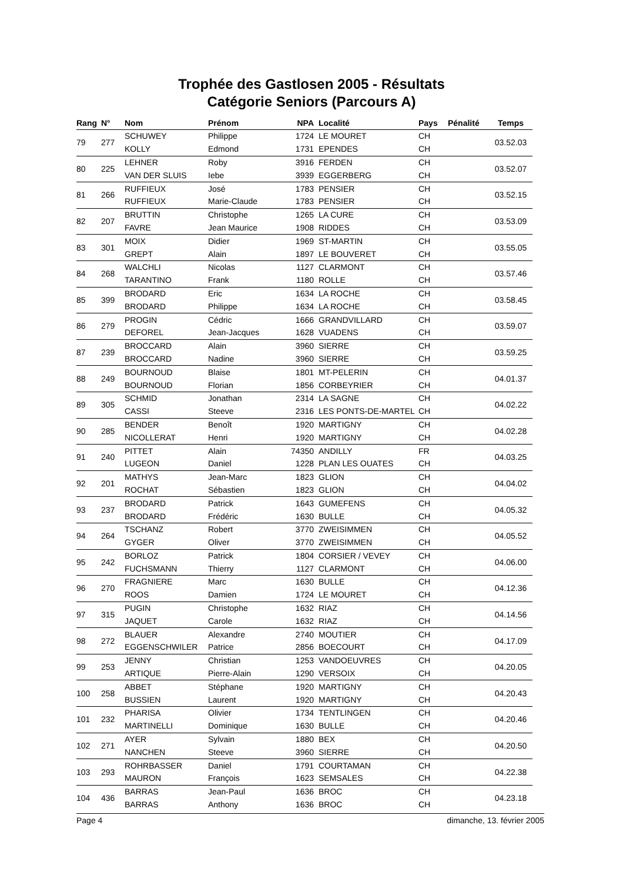Trophée des Gastlosen 2005 - Résultats
Catégorie Seniors (Parcours A)
| Rang | N° | Nom | Prénom | NPA | Localité | Pays | Pénalité | Temps |
| --- | --- | --- | --- | --- | --- | --- | --- | --- |
| 79 | 277 | SCHUWEY | Philippe | 1724 | LE MOURET | CH | | 03.52.03 |
| | | KOLLY | Edmond | 1731 | EPENDES | CH | | |
| 80 | 225 | LEHNER | Roby | 3916 | FERDEN | CH | | 03.52.07 |
| | | VAN DER SLUIS | Iebe | 3939 | EGGERBERG | CH | | |
| 81 | 266 | RUFFIEUX | José | 1783 | PENSIER | CH | | 03.52.15 |
| | | RUFFIEUX | Marie-Claude | 1783 | PENSIER | CH | | |
| 82 | 207 | BRUTTIN | Christophe | 1265 | LA CURE | CH | | 03.53.09 |
| | | FAVRE | Jean Maurice | 1908 | RIDDES | CH | | |
| 83 | 301 | MOIX | Didier | 1969 | ST-MARTIN | CH | | 03.55.05 |
| | | GREPT | Alain | 1897 | LE BOUVERET | CH | | |
| 84 | 268 | WALCHLI | Nicolas | 1127 | CLARMONT | CH | | 03.57.46 |
| | | TARANTINO | Frank | 1180 | ROLLE | CH | | |
| 85 | 399 | BRODARD | Eric | 1634 | LA ROCHE | CH | | 03.58.45 |
| | | BRODARD | Philippe | 1634 | LA ROCHE | CH | | |
| 86 | 279 | PROGIN | Cédric | 1666 | GRANDVILLARD | CH | | 03.59.07 |
| | | DEFOREL | Jean-Jacques | 1628 | VUADENS | CH | | |
| 87 | 239 | BROCCARD | Alain | 3960 | SIERRE | CH | | 03.59.25 |
| | | BROCCARD | Nadine | 3960 | SIERRE | CH | | |
| 88 | 249 | BOURNOUD | Blaise | 1801 | MT-PELERIN | CH | | 04.01.37 |
| | | BOURNOUD | Florian | 1856 | CORBEYRIER | CH | | |
| 89 | 305 | SCHMID | Jonathan | 2314 | LA SAGNE | CH | | 04.02.22 |
| | | CASSI | Steeve | 2316 | LES PONTS-DE-MARTEL | CH | | |
| 90 | 285 | BENDER | Benoît | 1920 | MARTIGNY | CH | | 04.02.28 |
| | | NICOLLERAT | Henri | 1920 | MARTIGNY | CH | | |
| 91 | 240 | PITTET | Alain | 74350 | ANDILLY | FR | | 04.03.25 |
| | | LUGEON | Daniel | 1228 | PLAN LES OUATES | CH | | |
| 92 | 201 | MATHYS | Jean-Marc | 1823 | GLION | CH | | 04.04.02 |
| | | ROCHAT | Sébastien | 1823 | GLION | CH | | |
| 93 | 237 | BRODARD | Patrick | 1643 | GUMEFENS | CH | | 04.05.32 |
| | | BRODARD | Frédéric | 1630 | BULLE | CH | | |
| 94 | 264 | TSCHANZ | Robert | 3770 | ZWEISIMMEN | CH | | 04.05.52 |
| | | GYGER | Oliver | 3770 | ZWEISIMMEN | CH | | |
| 95 | 242 | BORLOZ | Patrick | 1804 | CORSIER / VEVEY | CH | | 04.06.00 |
| | | FUCHSMANN | Thierry | 1127 | CLARMONT | CH | | |
| 96 | 270 | FRAGNIERE | Marc | 1630 | BULLE | CH | | 04.12.36 |
| | | ROOS | Damien | 1724 | LE MOURET | CH | | |
| 97 | 315 | PUGIN | Christophe | 1632 | RIAZ | CH | | 04.14.56 |
| | | JAQUET | Carole | 1632 | RIAZ | CH | | |
| 98 | 272 | BLAUER | Alexandre | 2740 | MOUTIER | CH | | 04.17.09 |
| | | EGGENSCHWILER | Patrice | 2856 | BOECOURT | CH | | |
| 99 | 253 | JENNY | Christian | 1253 | VANDOEUVRES | CH | | 04.20.05 |
| | | ARTIQUE | Pierre-Alain | 1290 | VERSOIX | CH | | |
| 100 | 258 | ABBET | Stéphane | 1920 | MARTIGNY | CH | | 04.20.43 |
| | | BUSSIEN | Laurent | 1920 | MARTIGNY | CH | | |
| 101 | 232 | PHARISA | Olivier | 1734 | TENTLINGEN | CH | | 04.20.46 |
| | | MARTINELLI | Dominique | 1630 | BULLE | CH | | |
| 102 | 271 | AYER | Sylvain | 1880 | BEX | CH | | 04.20.50 |
| | | NANCHEN | Steeve | 3960 | SIERRE | CH | | |
| 103 | 293 | ROHRBASSER | Daniel | 1791 | COURTAMAN | CH | | 04.22.38 |
| | | MAURON | François | 1623 | SEMSALES | CH | | |
| 104 | 436 | BARRAS | Jean-Paul | 1636 | BROC | CH | | 04.23.18 |
| | | BARRAS | Anthony | 1636 | BROC | CH | | |
Page 4 dimanche, 13. février 2005